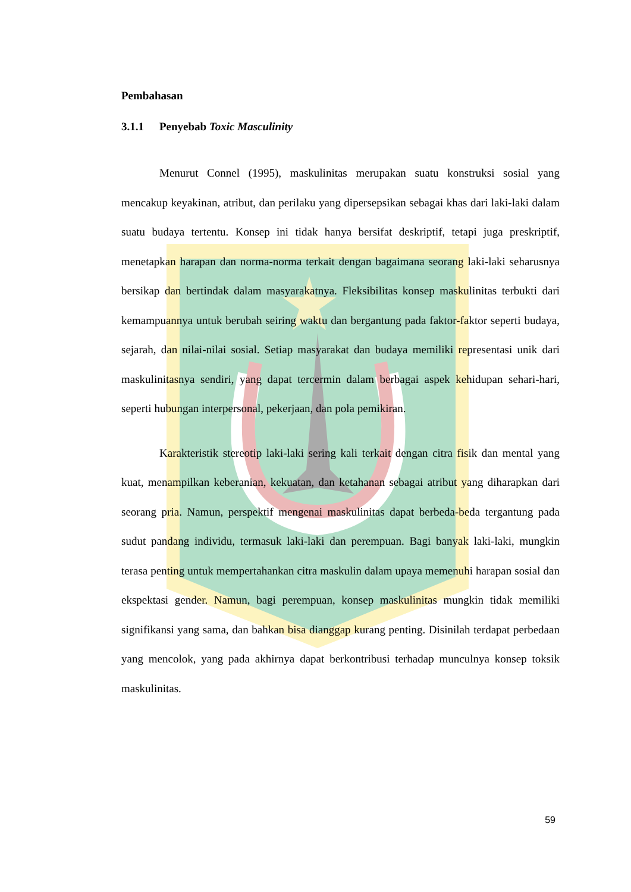Pembahasan
3.1.1 Penyebab Toxic Masculinity
Menurut Connel (1995), maskulinitas merupakan suatu konstruksi sosial yang mencakup keyakinan, atribut, dan perilaku yang dipersepsikan sebagai khas dari laki-laki dalam suatu budaya tertentu. Konsep ini tidak hanya bersifat deskriptif, tetapi juga preskriptif, menetapkan harapan dan norma-norma terkait dengan bagaimana seorang laki-laki seharusnya bersikap dan bertindak dalam masyarakatnya. Fleksibilitas konsep maskulinitas terbukti dari kemampuannya untuk berubah seiring waktu dan bergantung pada faktor-faktor seperti budaya, sejarah, dan nilai-nilai sosial. Setiap masyarakat dan budaya memiliki representasi unik dari maskulinitasnya sendiri, yang dapat tercermin dalam berbagai aspek kehidupan sehari-hari, seperti hubungan interpersonal, pekerjaan, dan pola pemikiran.
Karakteristik stereotip laki-laki sering kali terkait dengan citra fisik dan mental yang kuat, menampilkan keberanian, kekuatan, dan ketahanan sebagai atribut yang diharapkan dari seorang pria. Namun, perspektif mengenai maskulinitas dapat berbeda-beda tergantung pada sudut pandang individu, termasuk laki-laki dan perempuan. Bagi banyak laki-laki, mungkin terasa penting untuk mempertahankan citra maskulin dalam upaya memenuhi harapan sosial dan ekspektasi gender. Namun, bagi perempuan, konsep maskulinitas mungkin tidak memiliki signifikansi yang sama, dan bahkan bisa dianggap kurang penting. Disinilah terdapat perbedaan yang mencolok, yang pada akhirnya dapat berkontribusi terhadap munculnya konsep toksik maskulinitas.
59